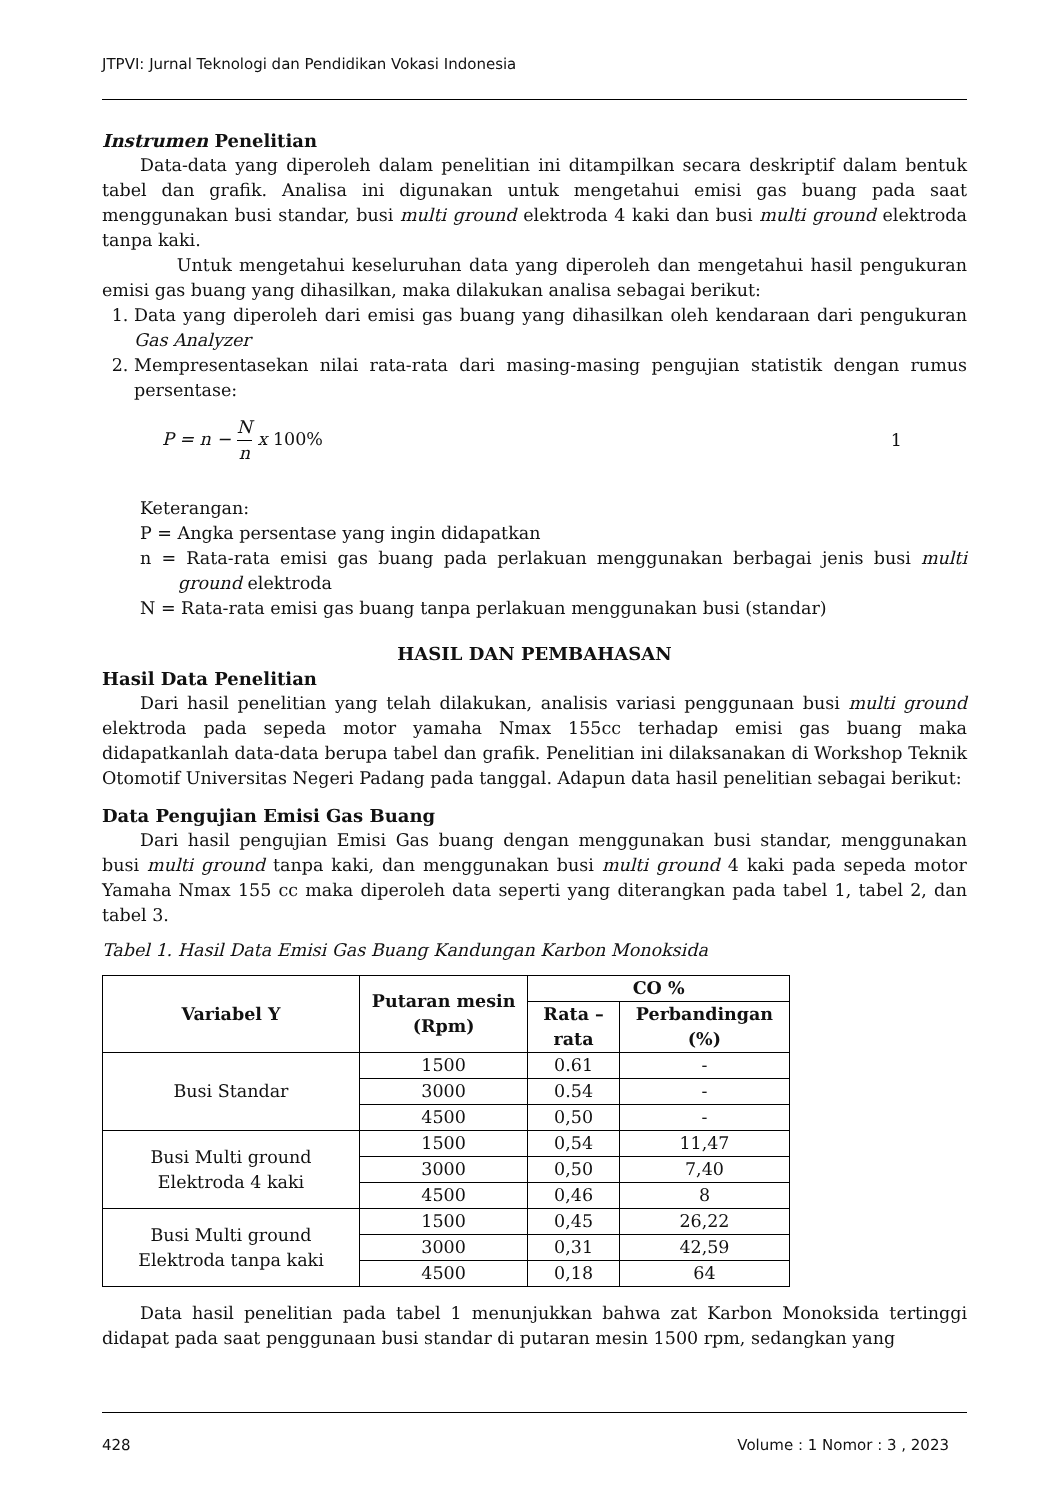JTPVI: Jurnal Teknologi dan Pendidikan Vokasi Indonesia
Instrumen Penelitian
Data-data yang diperoleh dalam penelitian ini ditampilkan secara deskriptif dalam bentuk tabel dan grafik. Analisa ini digunakan untuk mengetahui emisi gas buang pada saat menggunakan busi standar, busi multi ground elektroda 4 kaki dan busi multi ground elektroda tanpa kaki.
Untuk mengetahui keseluruhan data yang diperoleh dan mengetahui hasil pengukuran emisi gas buang yang dihasilkan, maka dilakukan analisa sebagai berikut:
1. Data yang diperoleh dari emisi gas buang yang dihasilkan oleh kendaraan dari pengukuran Gas Analyzer
2. Mempresentasekan nilai rata-rata dari masing-masing pengujian statistik dengan rumus persentase:
P = n − N n x 100% 1
Keterangan:
P = Angka persentase yang ingin didapatkan
n = Rata-rata emisi gas buang pada perlakuan menggunakan berbagai jenis busi multi ground elektroda
N = Rata-rata emisi gas buang tanpa perlakuan menggunakan busi (standar)
HASIL DAN PEMBAHASAN
Hasil Data Penelitian
Dari hasil penelitian yang telah dilakukan, analisis variasi penggunaan busi multi ground elektroda pada sepeda motor yamaha Nmax 155cc terhadap emisi gas buang maka didapatkanlah data-data berupa tabel dan grafik. Penelitian ini dilaksanakan di Workshop Teknik Otomotif Universitas Negeri Padang pada tanggal. Adapun data hasil penelitian sebagai berikut:
Data Pengujian Emisi Gas Buang
Dari hasil pengujian Emisi Gas buang dengan menggunakan busi standar, menggunakan busi multi ground tanpa kaki, dan menggunakan busi multi ground 4 kaki pada sepeda motor Yamaha Nmax 155 cc maka diperoleh data seperti yang diterangkan pada tabel 1, tabel 2, dan tabel 3.
Tabel 1. Hasil Data Emisi Gas Buang Kandungan Karbon Monoksida
| Variabel Y | Putaran mesin (Rpm) | CO % | |
| --- | --- | --- | --- |
| | | Rata – rata | Perbandingan (%) |
| Busi Standar | 1500 | 0.61 | - |
| | 3000 | 0.54 | - |
| | 4500 | 0,50 | - |
| Busi Multi ground Elektroda 4 kaki | 1500 | 0,54 | 11,47 |
| | 3000 | 0,50 | 7,40 |
| | 4500 | 0,46 | 8 |
| Busi Multi ground Elektroda tanpa kaki | 1500 | 0,45 | 26,22 |
| | 3000 | 0,31 | 42,59 |
| | 4500 | 0,18 | 64 |
Data hasil penelitian pada tabel 1 menunjukkan bahwa zat Karbon Monoksida tertinggi didapat pada saat penggunaan busi standar di putaran mesin 1500 rpm, sedangkan yang
428 Volume : 1 Nomor : 3 , 2023